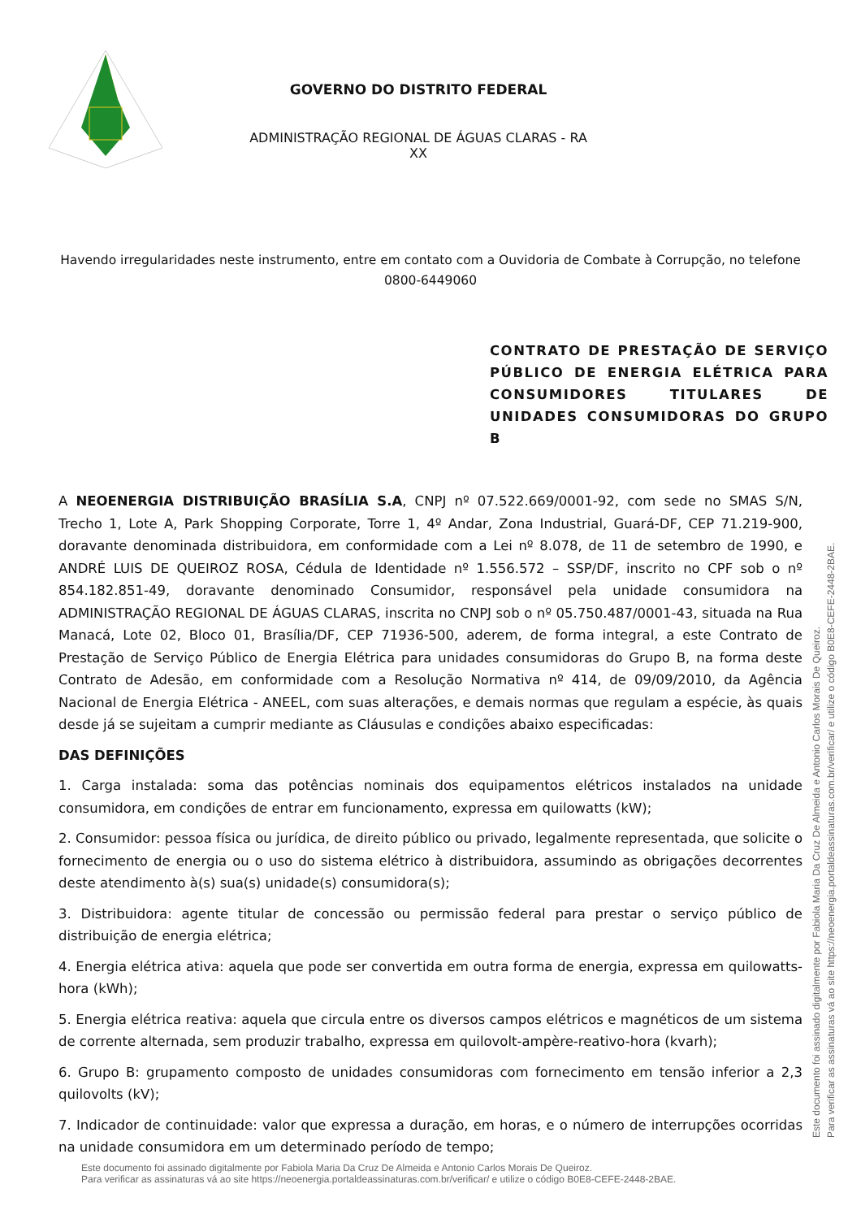GOVERNO DO DISTRITO FEDERAL
ADMINISTRAÇÃO REGIONAL DE ÁGUAS CLARAS - RA XX
Havendo irregularidades neste instrumento, entre em contato com a Ouvidoria de Combate à Corrupção, no telefone 0800-6449060
CONTRATO DE PRESTAÇÃO DE SERVIÇO PÚBLICO DE ENERGIA ELÉTRICA PARA CONSUMIDORES TITULARES DE UNIDADES CONSUMIDORAS DO GRUPO B
A NEOENERGIA DISTRIBUIÇÃO BRASÍLIA S.A, CNPJ nº 07.522.669/0001-92, com sede no SMAS S/N, Trecho 1, Lote A, Park Shopping Corporate, Torre 1, 4º Andar, Zona Industrial, Guará-DF, CEP 71.219-900, doravante denominada distribuidora, em conformidade com a Lei nº 8.078, de 11 de setembro de 1990, e ANDRÉ LUIS DE QUEIROZ ROSA, Cédula de Identidade nº 1.556.572 – SSP/DF, inscrito no CPF sob o nº 854.182.851-49, doravante denominado Consumidor, responsável pela unidade consumidora na ADMINISTRAÇÃO REGIONAL DE ÁGUAS CLARAS, inscrita no CNPJ sob o nº 05.750.487/0001-43, situada na Rua Manacá, Lote 02, Bloco 01, Brasília/DF, CEP 71936-500, aderem, de forma integral, a este Contrato de Prestação de Serviço Público de Energia Elétrica para unidades consumidoras do Grupo B, na forma deste Contrato de Adesão, em conformidade com a Resolução Normativa nº 414, de 09/09/2010, da Agência Nacional de Energia Elétrica - ANEEL, com suas alterações, e demais normas que regulam a espécie, às quais desde já se sujeitam a cumprir mediante as Cláusulas e condições abaixo especificadas:
DAS DEFINIÇÕES
1. Carga instalada: soma das potências nominais dos equipamentos elétricos instalados na unidade consumidora, em condições de entrar em funcionamento, expressa em quilowatts (kW);
2. Consumidor: pessoa física ou jurídica, de direito público ou privado, legalmente representada, que solicite o fornecimento de energia ou o uso do sistema elétrico à distribuidora, assumindo as obrigações decorrentes deste atendimento à(s) sua(s) unidade(s) consumidora(s);
3. Distribuidora: agente titular de concessão ou permissão federal para prestar o serviço público de distribuição de energia elétrica;
4. Energia elétrica ativa: aquela que pode ser convertida em outra forma de energia, expressa em quilowatts-hora (kWh);
5. Energia elétrica reativa: aquela que circula entre os diversos campos elétricos e magnéticos de um sistema de corrente alternada, sem produzir trabalho, expressa em quilovolt-ampère-reativo-hora (kvarh);
6. Grupo B: grupamento composto de unidades consumidoras com fornecimento em tensão inferior a 2,3 quilovolts (kV);
7. Indicador de continuidade: valor que expressa a duração, em horas, e o número de interrupções ocorridas na unidade consumidora em um determinado período de tempo;
Este documento foi assinado digitalmente por Fabiola Maria Da Cruz De Almeida e Antonio Carlos Morais De Queiroz.
Para verificar as assinaturas vá ao site https://neoenergia.portaldeassinaturas.com.br/verificar/ e utilize o código B0E8-CEFE-2448-2BAE.
Este documento foi assinado digitalmente por Fabiola Maria Da Cruz De Almeida e Antonio Carlos Morais De Queiroz.
Para verificar as assinaturas vá ao site https://neoenergia.portaldeassinaturas.com.br/verificar/ e utilize o código B0E8-CEFE-2448-2BAE.